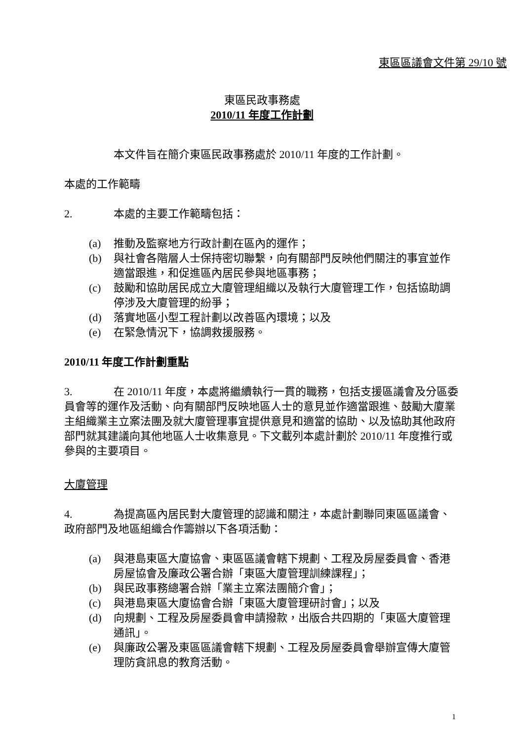東區區議會文件第 29/10 號
東區民政事務處
2010/11 年度工作計劃
本文件旨在簡介東區民政事務處於 2010/11 年度的工作計劃。
本處的工作範疇
2. 本處的主要工作範疇包括：
(a) 推動及監察地方行政計劃在區內的運作；
(b) 與社會各階層人士保持密切聯繫，向有關部門反映他們關注的事宜並作適當跟進，和促進區內居民參與地區事務；
(c) 鼓勵和協助居民成立大廈管理組織以及執行大廈管理工作，包括協助調停涉及大廈管理的紛爭；
(d) 落實地區小型工程計劃以改善區內環境；以及
(e) 在緊急情況下，協調救援服務。
2010/11 年度工作計劃重點
3. 在 2010/11 年度，本處將繼續執行一貫的職務，包括支援區議會及分區委員會等的運作及活動、向有關部門反映地區人士的意見並作適當跟進、鼓勵大廈業主組織業主立案法團及就大廈管理事宜提供意見和適當的協助、以及協助其他政府部門就其建議向其他地區人士收集意見。下文載列本處計劃於 2010/11 年度推行或參與的主要項目。
大廈管理
4. 為提高區內居民對大廈管理的認識和關注，本處計劃聯同東區區議會、政府部門及地區組織合作籌辦以下各項活動：
(a) 與港島東區大廈協會、東區區議會轄下規劃、工程及房屋委員會、香港房屋協會及廉政公署合辦「東區大廈管理訓練課程」；
(b) 與民政事務總署合辦「業主立案法團簡介會」；
(c) 與港島東區大廈協會合辦「東區大廈管理研討會」；以及
(d) 向規劃、工程及房屋委員會申請撥款，出版合共四期的「東區大廈管理通訊」。
(e) 與廉政公署及東區區議會轄下規劃、工程及房屋委員會舉辦宣傳大廈管理防貪訊息的教育活動。
1